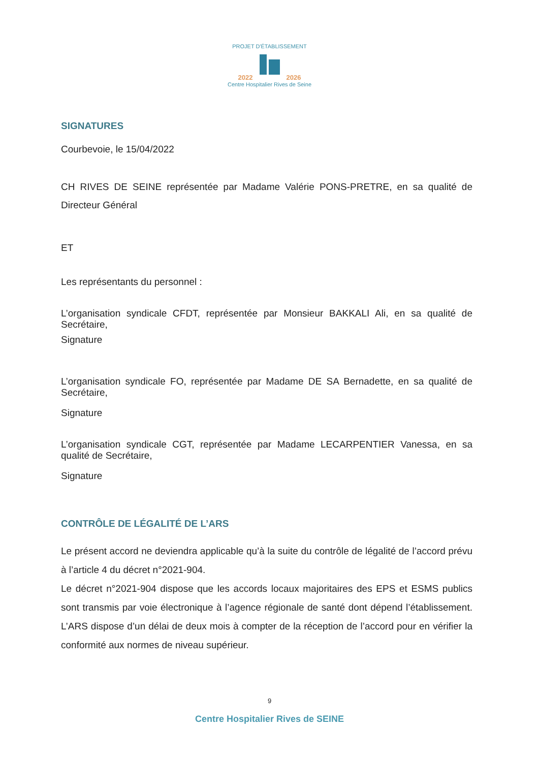PROJET D'ÉTABLISSEMENT
2022 2026
Centre Hospitalier Rives de Seine
SIGNATURES
Courbevoie, le 15/04/2022
CH RIVES DE SEINE représentée par Madame Valérie PONS-PRETRE, en sa qualité de Directeur Général
ET
Les représentants du personnel :
L’organisation syndicale CFDT, représentée par Monsieur BAKKALI Ali, en sa qualité de Secrétaire,
Signature
L’organisation syndicale FO, représentée par Madame DE SA Bernadette, en sa qualité de Secrétaire,
Signature
L’organisation syndicale CGT, représentée par Madame LECARPENTIER Vanessa, en sa qualité de Secrétaire,
Signature
CONTRÔLE DE LÉGALITÉ DE L’ARS
Le présent accord ne deviendra applicable qu’à la suite du contrôle de légalité de l’accord prévu à l’article 4 du décret n°2021-904.
Le décret n°2021-904 dispose que les accords locaux majoritaires des EPS et ESMS publics sont transmis par voie électronique à l’agence régionale de santé dont dépend l’établissement. L’ARS dispose d’un délai de deux mois à compter de la réception de l’accord pour en vérifier la conformité aux normes de niveau supérieur.
9
Centre Hospitalier Rives de SEINE